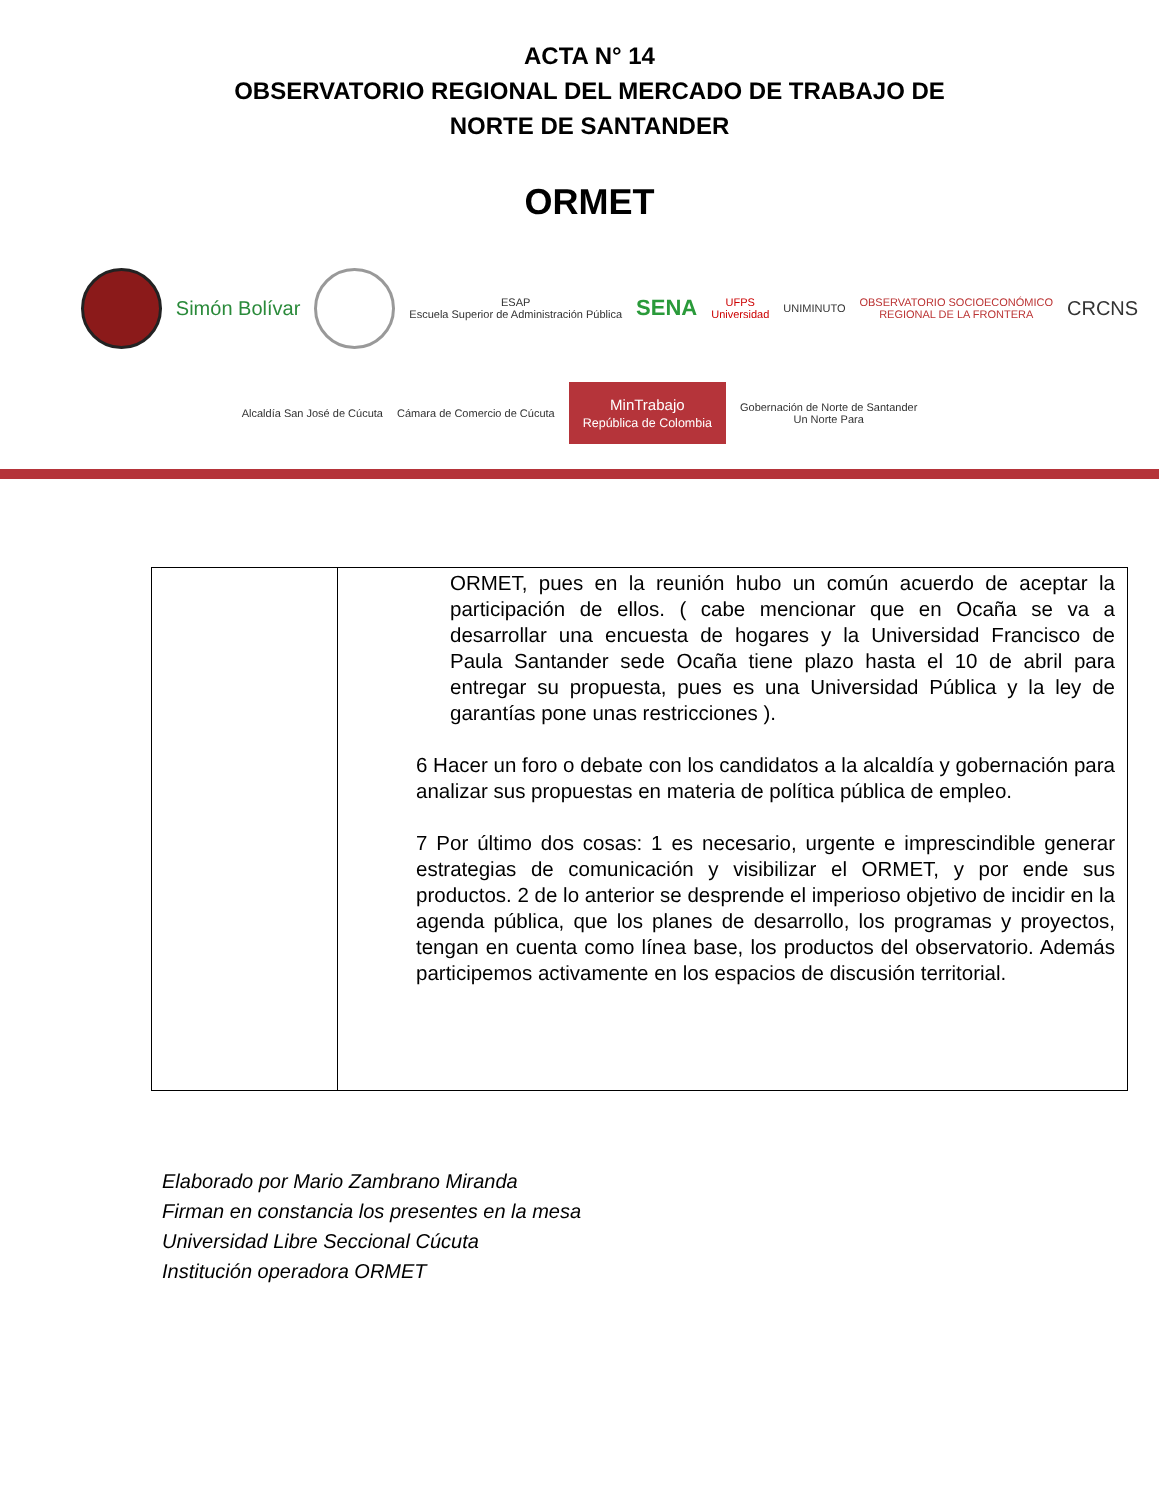ACTA N° 14
OBSERVATORIO REGIONAL DEL MERCADO DE TRABAJO DE
NORTE DE SANTANDER
ORMET
Simón Bolívar ESAP
Escuela Superior de Administración Pública SENA UFPS
Universidad UNIMINUTO OBSERVATORIO SOCIOECONÓMICO
REGIONAL DE LA FRONTERA CRCNS
Alcaldía San José de Cúcuta Cámara de Comercio de Cúcuta MinTrabajo
República de Colombia Gobernación de Norte de Santander
Un Norte Para
| | ORMET, pues en la reunión hubo un común acuerdo de aceptar la participación de ellos. ( cabe mencionar que en Ocaña se va a desarrollar una encuesta de hogares y la Universidad Francisco de Paula Santander sede Ocaña tiene plazo hasta el 10 de abril para entregar su propuesta, pues es una Universidad Pública y la ley de garantías pone unas restricciones ). 6 Hacer un foro o debate con los candidatos a la alcaldía y gobernación para analizar sus propuestas en materia de política pública de empleo. 7 Por último dos cosas: 1 es necesario, urgente e imprescindible generar estrategias de comunicación y visibilizar el ORMET, y por ende sus productos. 2 de lo anterior se desprende el imperioso objetivo de incidir en la agenda pública, que los planes de desarrollo, los programas y proyectos, tengan en cuenta como línea base, los productos del observatorio. Además participemos activamente en los espacios de discusión territorial. |
Elaborado por Mario Zambrano Miranda
Firman en constancia los presentes en la mesa
Universidad Libre Seccional Cúcuta
Institución operadora ORMET